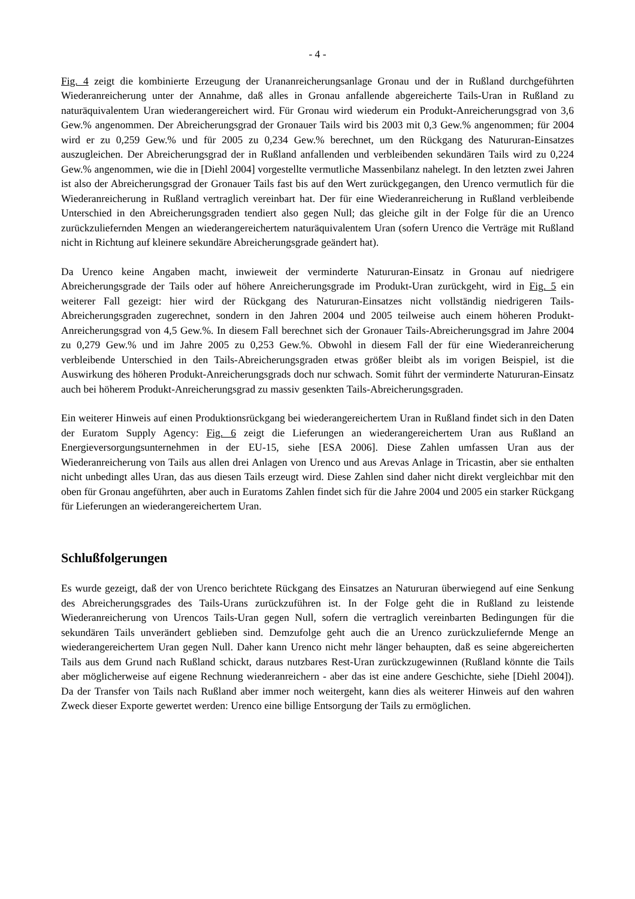- 4 -
Fig. 4 zeigt die kombinierte Erzeugung der Urananreicherungsanlage Gronau und der in Rußland durchgeführten Wiederanreicherung unter der Annahme, daß alles in Gronau anfallende abgereicherte Tails-Uran in Rußland zu naturäquivalentem Uran wiederangereichert wird. Für Gronau wird wiederum ein Produkt-Anreicherungsgrad von 3,6 Gew.% angenommen. Der Abreicherungsgrad der Gronauer Tails wird bis 2003 mit 0,3 Gew.% angenommen; für 2004 wird er zu 0,259 Gew.% und für 2005 zu 0,234 Gew.% berechnet, um den Rückgang des Natururan-Einsatzes auszugleichen. Der Abreicherungsgrad der in Rußland anfallenden und verbleibenden sekundären Tails wird zu 0,224 Gew.% angenommen, wie die in [Diehl 2004] vorgestellte vermutliche Massenbilanz nahelegt. In den letzten zwei Jahren ist also der Abreicherungsgrad der Gronauer Tails fast bis auf den Wert zurückgegangen, den Urenco vermutlich für die Wiederanreicherung in Rußland vertraglich vereinbart hat. Der für eine Wiederanreicherung in Rußland verbleibende Unterschied in den Abreicherungsgraden tendiert also gegen Null; das gleiche gilt in der Folge für die an Urenco zurückzuliefernden Mengen an wiederangereichertem naturäquivalentem Uran (sofern Urenco die Verträge mit Rußland nicht in Richtung auf kleinere sekundäre Abreicherungsgrade geändert hat).
Da Urenco keine Angaben macht, inwieweit der verminderte Natururan-Einsatz in Gronau auf niedrigere Abreicherungsgrade der Tails oder auf höhere Anreicherungsgrade im Produkt-Uran zurückgeht, wird in Fig. 5 ein weiterer Fall gezeigt: hier wird der Rückgang des Natururan-Einsatzes nicht vollständig niedrigeren Tails-Abreicherungsgraden zugerechnet, sondern in den Jahren 2004 und 2005 teilweise auch einem höheren Produkt-Anreicherungsgrad von 4,5 Gew.%. In diesem Fall berechnet sich der Gronauer Tails-Abreicherungsgrad im Jahre 2004 zu 0,279 Gew.% und im Jahre 2005 zu 0,253 Gew.%. Obwohl in diesem Fall der für eine Wiederanreicherung verbleibende Unterschied in den Tails-Abreicherungsgraden etwas größer bleibt als im vorigen Beispiel, ist die Auswirkung des höheren Produkt-Anreicherungsgrads doch nur schwach. Somit führt der verminderte Natururan-Einsatz auch bei höherem Produkt-Anreicherungsgrad zu massiv gesenkten Tails-Abreicherungsgraden.
Ein weiterer Hinweis auf einen Produktionsrückgang bei wiederangereichertem Uran in Rußland findet sich in den Daten der Euratom Supply Agency: Fig. 6 zeigt die Lieferungen an wiederangereichertem Uran aus Rußland an Energieversorgungsunternehmen in der EU-15, siehe [ESA 2006]. Diese Zahlen umfassen Uran aus der Wiederanreicherung von Tails aus allen drei Anlagen von Urenco und aus Arevas Anlage in Tricastin, aber sie enthalten nicht unbedingt alles Uran, das aus diesen Tails erzeugt wird. Diese Zahlen sind daher nicht direkt vergleichbar mit den oben für Gronau angeführten, aber auch in Euratoms Zahlen findet sich für die Jahre 2004 und 2005 ein starker Rückgang für Lieferungen an wiederangereichertem Uran.
Schlußfolgerungen
Es wurde gezeigt, daß der von Urenco berichtete Rückgang des Einsatzes an Natururan überwiegend auf eine Senkung des Abreicherungsgrades des Tails-Urans zurückzuführen ist. In der Folge geht die in Rußland zu leistende Wiederanreicherung von Urencos Tails-Uran gegen Null, sofern die vertraglich vereinbarten Bedingungen für die sekundären Tails unverändert geblieben sind. Demzufolge geht auch die an Urenco zurückzuliefernde Menge an wiederangereichertem Uran gegen Null. Daher kann Urenco nicht mehr länger behaupten, daß es seine abgereicherten Tails aus dem Grund nach Rußland schickt, daraus nutzbares Rest-Uran zurückzugewinnen (Rußland könnte die Tails aber möglicherweise auf eigene Rechnung wiederanreichern - aber das ist eine andere Geschichte, siehe [Diehl 2004]). Da der Transfer von Tails nach Rußland aber immer noch weitergeht, kann dies als weiterer Hinweis auf den wahren Zweck dieser Exporte gewertet werden: Urenco eine billige Entsorgung der Tails zu ermöglichen.